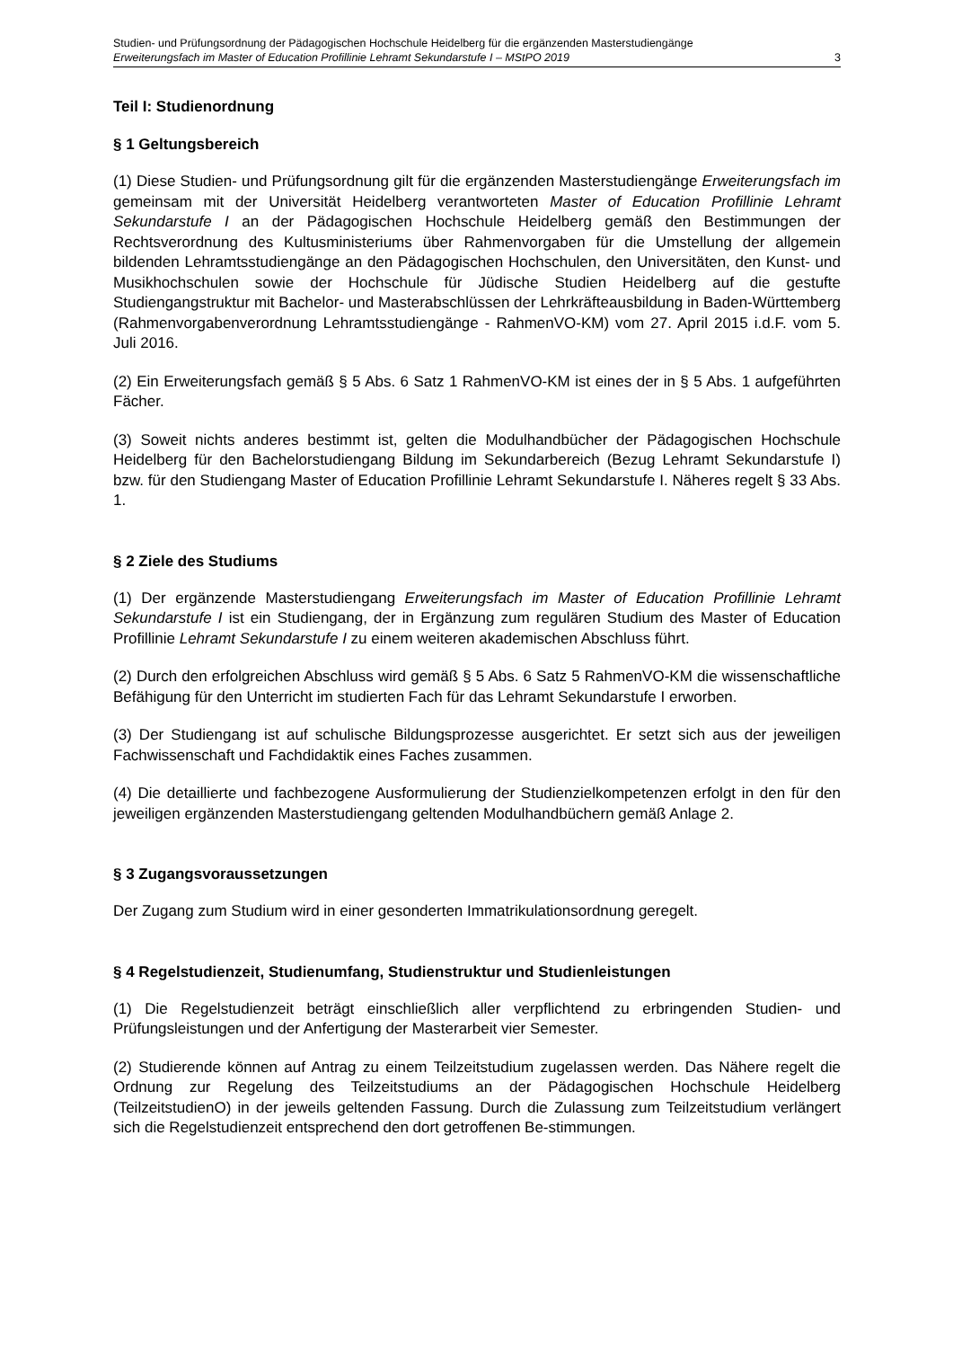Studien- und Prüfungsordnung der Pädagogischen Hochschule Heidelberg für die ergänzenden Masterstudiengänge
Erweiterungsfach im Master of Education Profillinie Lehramt Sekundarstufe I – MStPO 2019 3
Teil I: Studienordnung
§ 1 Geltungsbereich
(1) Diese Studien- und Prüfungsordnung gilt für die ergänzenden Masterstudiengänge Erweiterungsfach im gemeinsam mit der Universität Heidelberg verantworteten Master of Education Profillinie Lehramt Sekundarstufe I an der Pädagogischen Hochschule Heidelberg gemäß den Bestimmungen der Rechtsverordnung des Kultusministeriums über Rahmenvorgaben für die Umstellung der allgemein bildenden Lehramtsstudiengänge an den Pädagogischen Hochschulen, den Universitäten, den Kunst- und Musikhochschulen sowie der Hochschule für Jüdische Studien Heidelberg auf die gestufte Studiengangstruktur mit Bachelor- und Masterabschlüssen der Lehrkräfteausbildung in Baden-Württemberg (Rahmenvorgabenverordnung Lehramtsstudiengänge - RahmenVO-KM) vom 27. April 2015 i.d.F. vom 5. Juli 2016.
(2) Ein Erweiterungsfach gemäß § 5 Abs. 6 Satz 1 RahmenVO-KM ist eines der in § 5 Abs. 1 aufgeführten Fächer.
(3) Soweit nichts anderes bestimmt ist, gelten die Modulhandbücher der Pädagogischen Hochschule Heidelberg für den Bachelorstudiengang Bildung im Sekundarbereich (Bezug Lehramt Sekundarstufe I) bzw. für den Studiengang Master of Education Profillinie Lehramt Sekundarstufe I. Näheres regelt § 33 Abs. 1.
§ 2 Ziele des Studiums
(1) Der ergänzende Masterstudiengang Erweiterungsfach im Master of Education Profillinie Lehramt Sekundarstufe I ist ein Studiengang, der in Ergänzung zum regulären Studium des Master of Education Profillinie Lehramt Sekundarstufe I zu einem weiteren akademischen Abschluss führt.
(2) Durch den erfolgreichen Abschluss wird gemäß § 5 Abs. 6 Satz 5 RahmenVO-KM die wissenschaftliche Befähigung für den Unterricht im studierten Fach für das Lehramt Sekundarstufe I erworben.
(3) Der Studiengang ist auf schulische Bildungsprozesse ausgerichtet. Er setzt sich aus der jeweiligen Fachwissenschaft und Fachdidaktik eines Faches zusammen.
(4) Die detaillierte und fachbezogene Ausformulierung der Studienzielkompetenzen erfolgt in den für den jeweiligen ergänzenden Masterstudiengang geltenden Modulhandbüchern gemäß Anlage 2.
§ 3 Zugangsvoraussetzungen
Der Zugang zum Studium wird in einer gesonderten Immatrikulationsordnung geregelt.
§ 4 Regelstudienzeit, Studienumfang, Studienstruktur und Studienleistungen
(1) Die Regelstudienzeit beträgt einschließlich aller verpflichtend zu erbringenden Studien- und Prüfungsleistungen und der Anfertigung der Masterarbeit vier Semester.
(2) Studierende können auf Antrag zu einem Teilzeitstudium zugelassen werden. Das Nähere regelt die Ordnung zur Regelung des Teilzeitstudiums an der Pädagogischen Hochschule Heidelberg (TeilzeitstudienO) in der jeweils geltenden Fassung. Durch die Zulassung zum Teilzeitstudium verlängert sich die Regelstudienzeit entsprechend den dort getroffenen Be-stimmungen.